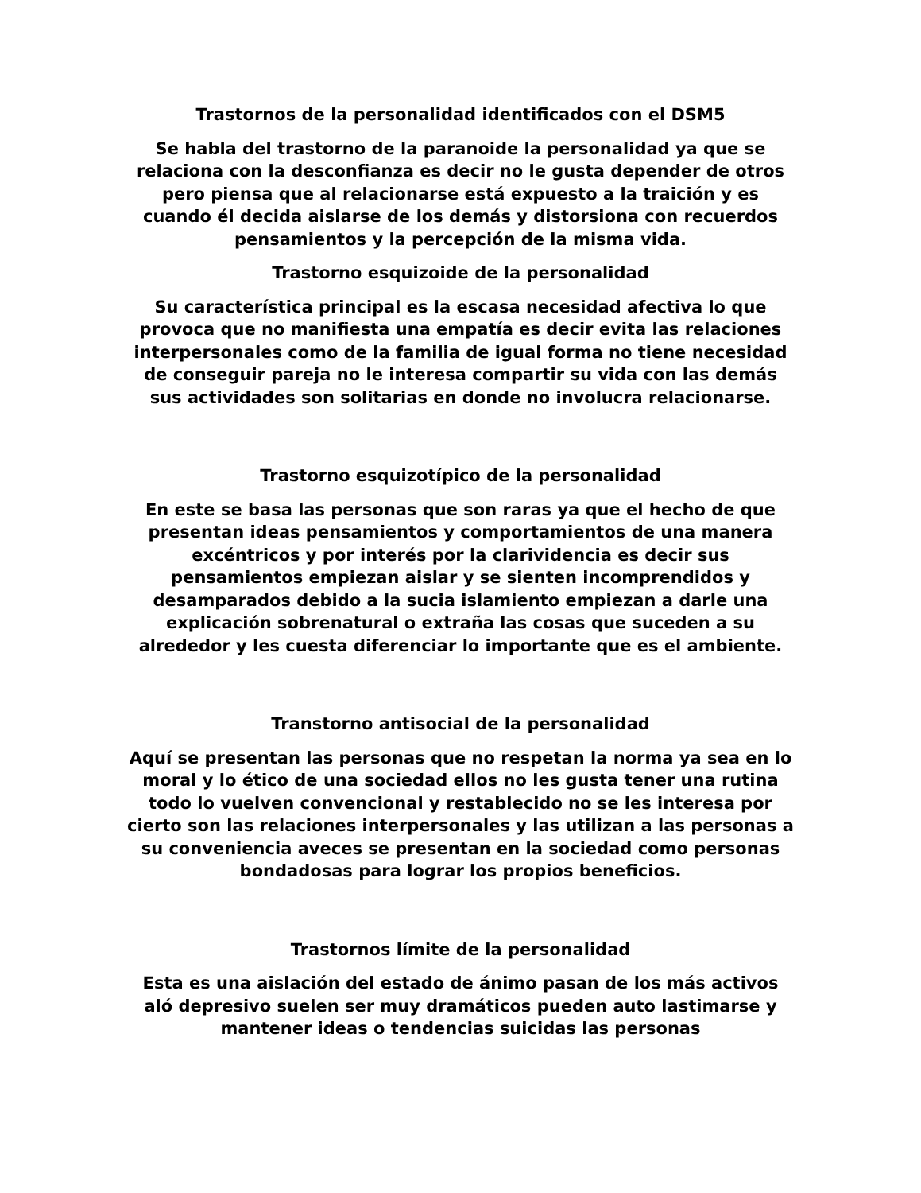Trastornos de la personalidad identificados con el DSM5
Se habla del trastorno de la paranoide la personalidad ya que se relaciona con la desconfianza es decir no le gusta depender de otros pero piensa que al relacionarse está expuesto a la traición y es cuando él decida aislarse de los demás y distorsiona con recuerdos pensamientos y la percepción de la misma vida.
Trastorno esquizoide de la personalidad
Su característica principal es la escasa necesidad afectiva lo que provoca que no manifiesta una empatía es decir evita las relaciones interpersonales como de la familia de igual forma no tiene necesidad de conseguir pareja no le interesa compartir su vida con las demás sus actividades son solitarias en donde no involucra relacionarse.
Trastorno esquizotípico de la personalidad
En este se basa las personas que son raras ya que el hecho de que presentan ideas pensamientos y comportamientos de una manera excéntricos y por interés por la clarividencia es decir sus pensamientos empiezan aislar y se sienten incomprendidos y desamparados debido a la sucia islamiento empiezan a darle una explicación sobrenatural o extraña las cosas que suceden a su alrededor y les cuesta diferenciar lo importante que es el ambiente.
Transtorno antisocial de la personalidad
Aquí se presentan las personas que no respetan la norma ya sea en lo moral y lo ético de una sociedad ellos no les gusta tener una rutina todo lo vuelven convencional y restablecido no se les interesa por cierto son las relaciones interpersonales y las utilizan a las personas a su conveniencia aveces se presentan en la sociedad como personas bondadosas para lograr los propios beneficios.
Trastornos límite de la personalidad
Esta es una aislación del estado de ánimo pasan de los más activos aló depresivo suelen ser muy dramáticos pueden auto lastimarse y mantener ideas o tendencias suicidas las personas